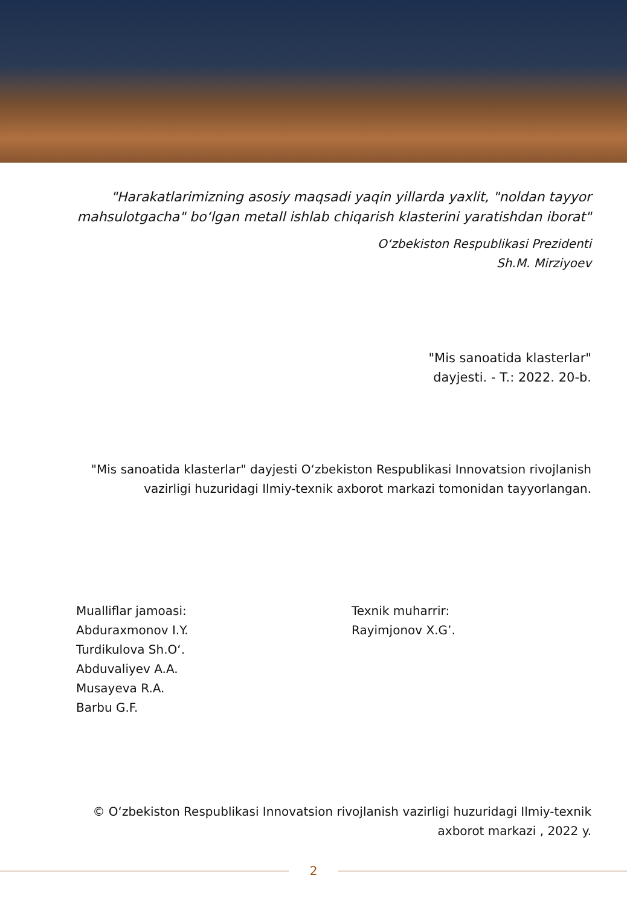"Harakatlarimizning asosiy maqsadi yaqin yillarda yaxlit, "noldan tayyor mahsulotgacha" bo‘lgan metall ishlab chiqarish klasterini yaratishdan iborat"
O‘zbekiston Respublikasi Prezidenti
Sh.M. Mirziyoev
"Mis sanoatida klasterlar"
dayjesti. - T.: 2022. 20-b.
"Mis sanoatida klasterlar" dayjesti O‘zbekiston Respublikasi Innovatsion rivojlanish
vazirligi huzuridagi Ilmiy-texnik axborot markazi tomonidan tayyorlangan.
Mualliflar jamoasi:
Abduraxmonov I.Y.
Turdikulova Sh.O‘.
Abduvaliyev A.A.
Musayeva R.A.
Barbu G.F.
Texnik muharrir:
Rayimjonov X.G’.
© O‘zbekiston Respublikasi Innovatsion rivojlanish vazirligi huzuridagi Ilmiy-texnik
axborot markazi , 2022 y.
2